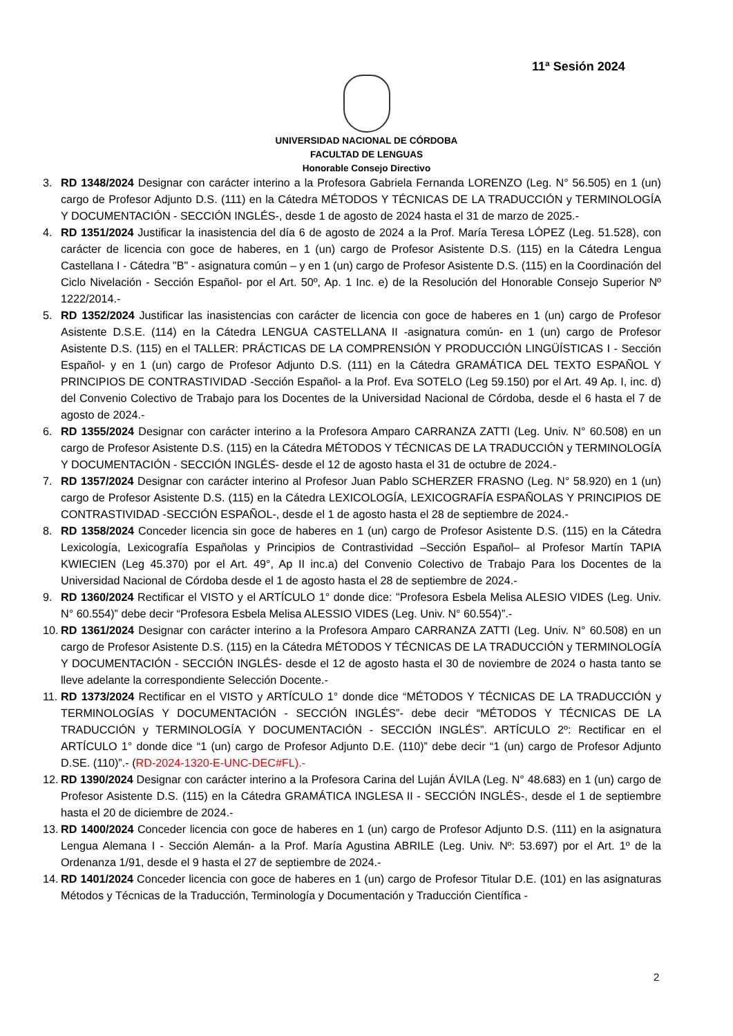11ª Sesión 2024
UNIVERSIDAD NACIONAL DE CÓRDOBA
FACULTAD DE LENGUAS
Honorable Consejo Directivo
3. RD 1348/2024 Designar con carácter interino a la Profesora Gabriela Fernanda LORENZO (Leg. N° 56.505) en 1 (un) cargo de Profesor Adjunto D.S. (111) en la Cátedra MÉTODOS Y TÉCNICAS DE LA TRADUCCIÓN y TERMINOLOGÍA Y DOCUMENTACIÓN - SECCIÓN INGLÉS-, desde 1 de agosto de 2024 hasta el 31 de marzo de 2025.-
4. RD 1351/2024 Justificar la inasistencia del día 6 de agosto de 2024 a la Prof. María Teresa LÓPEZ (Leg. 51.528), con carácter de licencia con goce de haberes, en 1 (un) cargo de Profesor Asistente D.S. (115) en la Cátedra Lengua Castellana I - Cátedra "B" - asignatura común – y en 1 (un) cargo de Profesor Asistente D.S. (115) en la Coordinación del Ciclo Nivelación - Sección Español- por el Art. 50º, Ap. 1 Inc. e) de la Resolución del Honorable Consejo Superior Nº 1222/2014.-
5. RD 1352/2024 Justificar las inasistencias con carácter de licencia con goce de haberes en 1 (un) cargo de Profesor Asistente D.S.E. (114) en la Cátedra LENGUA CASTELLANA II -asignatura común- en 1 (un) cargo de Profesor Asistente D.S. (115) en el TALLER: PRÁCTICAS DE LA COMPRENSIÓN Y PRODUCCIÓN LINGÜÍSTICAS I - Sección Español- y en 1 (un) cargo de Profesor Adjunto D.S. (111) en la Cátedra GRAMÁTICA DEL TEXTO ESPAÑOL Y PRINCIPIOS DE CONTRASTIVIDAD -Sección Español- a la Prof. Eva SOTELO (Leg 59.150) por el Art. 49 Ap. I, inc. d) del Convenio Colectivo de Trabajo para los Docentes de la Universidad Nacional de Córdoba, desde el 6 hasta el 7 de agosto de 2024.-
6. RD 1355/2024 Designar con carácter interino a la Profesora Amparo CARRANZA ZATTI (Leg. Univ. N° 60.508) en un cargo de Profesor Asistente D.S. (115) en la Cátedra MÉTODOS Y TÉCNICAS DE LA TRADUCCIÓN y TERMINOLOGÍA Y DOCUMENTACIÓN - SECCIÓN INGLÉS- desde el 12 de agosto hasta el 31 de octubre de 2024.-
7. RD 1357/2024 Designar con carácter interino al Profesor Juan Pablo SCHERZER FRASNO (Leg. N° 58.920) en 1 (un) cargo de Profesor Asistente D.S. (115) en la Cátedra LEXICOLOGÍA, LEXICOGRAFÍA ESPAÑOLAS Y PRINCIPIOS DE CONTRASTIVIDAD -SECCIÓN ESPAÑOL-, desde el 1 de agosto hasta el 28 de septiembre de 2024.-
8. RD 1358/2024 Conceder licencia sin goce de haberes en 1 (un) cargo de Profesor Asistente D.S. (115) en la Cátedra Lexicología, Lexicografía Españolas y Principios de Contrastividad –Sección Español– al Profesor Martín TAPIA KWIECIEN (Leg 45.370) por el Art. 49°, Ap II inc.a) del Convenio Colectivo de Trabajo Para los Docentes de la Universidad Nacional de Córdoba desde el 1 de agosto hasta el 28 de septiembre de 2024.-
9. RD 1360/2024 Rectificar el VISTO y el ARTÍCULO 1° donde dice: "Profesora Esbela Melisa ALESIO VIDES (Leg. Univ. N° 60.554)” debe decir “Profesora Esbela Melisa ALESSIO VIDES (Leg. Univ. N° 60.554)”.-
10. RD 1361/2024 Designar con carácter interino a la Profesora Amparo CARRANZA ZATTI (Leg. Univ. N° 60.508) en un cargo de Profesor Asistente D.S. (115) en la Cátedra MÉTODOS Y TÉCNICAS DE LA TRADUCCIÓN y TERMINOLOGÍA Y DOCUMENTACIÓN - SECCIÓN INGLÉS- desde el 12 de agosto hasta el 30 de noviembre de 2024 o hasta tanto se lleve adelante la correspondiente Selección Docente.-
11. RD 1373/2024 Rectificar en el VISTO y ARTÍCULO 1° donde dice “MÉTODOS Y TÉCNICAS DE LA TRADUCCIÓN y TERMINOLOGÍAS Y DOCUMENTACIÓN - SECCIÓN INGLÉS”- debe decir “MÉTODOS Y TÉCNICAS DE LA TRADUCCIÓN y TERMINOLOGÍA Y DOCUMENTACIÓN - SECCIÓN INGLÉS”. ARTÍCULO 2º: Rectificar en el ARTÍCULO 1° donde dice “1 (un) cargo de Profesor Adjunto D.E. (110)” debe decir “1 (un) cargo de Profesor Adjunto D.SE. (110)”.- (RD-2024-1320-E-UNC-DEC#FL).-
12. RD 1390/2024 Designar con carácter interino a la Profesora Carina del Luján ÁVILA (Leg. N° 48.683) en 1 (un) cargo de Profesor Asistente D.S. (115) en la Cátedra GRAMÁTICA INGLESA II - SECCIÓN INGLÉS-, desde el 1 de septiembre hasta el 20 de diciembre de 2024.-
13. RD 1400/2024 Conceder licencia con goce de haberes en 1 (un) cargo de Profesor Adjunto D.S. (111) en la asignatura Lengua Alemana I - Sección Alemán- a la Prof. María Agustina ABRILE (Leg. Univ. Nº: 53.697) por el Art. 1º de la Ordenanza 1/91, desde el 9 hasta el 27 de septiembre de 2024.-
14. RD 1401/2024 Conceder licencia con goce de haberes en 1 (un) cargo de Profesor Titular D.E. (101) en las asignaturas Métodos y Técnicas de la Traducción, Terminología y Documentación y Traducción Científica -
2